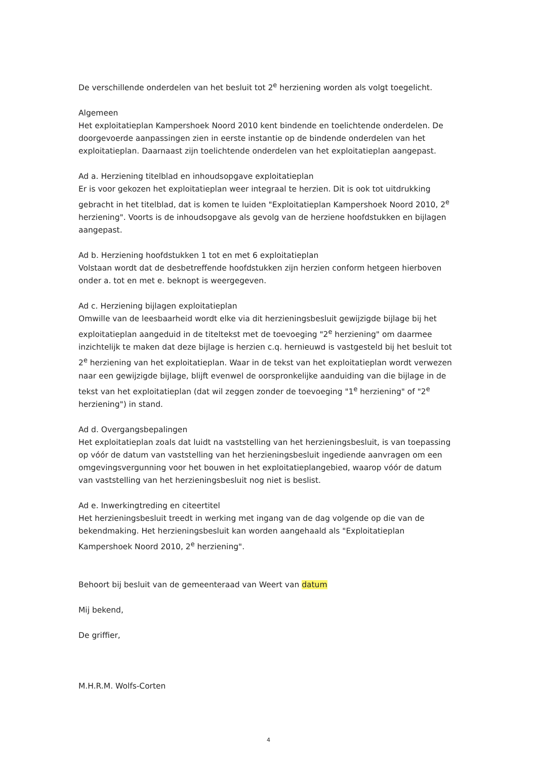De verschillende onderdelen van het besluit tot 2<sup>e</sup> herziening worden als volgt toegelicht.
Algemeen
Het exploitatieplan Kampershoek Noord 2010 kent bindende en toelichtende onderdelen. De doorgevoerde aanpassingen zien in eerste instantie op de bindende onderdelen van het exploitatieplan. Daarnaast zijn toelichtende onderdelen van het exploitatieplan aangepast.
Ad a. Herziening titelblad en inhoudsopgave exploitatieplan
Er is voor gekozen het exploitatieplan weer integraal te herzien. Dit is ook tot uitdrukking gebracht in het titelblad, dat is komen te luiden "Exploitatieplan Kampershoek Noord 2010, 2<sup>e</sup> herziening". Voorts is de inhoudsopgave als gevolg van de herziene hoofdstukken en bijlagen aangepast.
Ad b. Herziening hoofdstukken 1 tot en met 6 exploitatieplan
Volstaan wordt dat de desbetreffende hoofdstukken zijn herzien conform hetgeen hierboven onder a. tot en met e. beknopt is weergegeven.
Ad c. Herziening bijlagen exploitatieplan
Omwille van de leesbaarheid wordt elke via dit herzieningsbesluit gewijzigde bijlage bij het exploitatieplan aangeduid in de titeltekst met de toevoeging "2<sup>e</sup> herziening" om daarmee inzichtelijk te maken dat deze bijlage is herzien c.q. hernieuwd is vastgesteld bij het besluit tot 2<sup>e</sup> herziening van het exploitatieplan. Waar in de tekst van het exploitatieplan wordt verwezen naar een gewijzigde bijlage, blijft evenwel de oorspronkelijke aanduiding van die bijlage in de tekst van het exploitatieplan (dat wil zeggen zonder de toevoeging "1<sup>e</sup> herziening" of "2<sup>e</sup> herziening") in stand.
Ad d. Overgangsbepalingen
Het exploitatieplan zoals dat luidt na vaststelling van het herzieningsbesluit, is van toepassing op vóór de datum van vaststelling van het herzieningsbesluit ingediende aanvragen om een omgevingsvergunning voor het bouwen in het exploitatieplangebied, waarop vóór de datum van vaststelling van het herzieningsbesluit nog niet is beslist.
Ad e. Inwerkingtreding en citeertitel
Het herzieningsbesluit treedt in werking met ingang van de dag volgende op die van de bekendmaking. Het herzieningsbesluit kan worden aangehaald als "Exploitatieplan Kampershoek Noord 2010, 2<sup>e</sup> herziening".
Behoort bij besluit van de gemeenteraad van Weert van datum
Mij bekend,
De griffier,
M.H.R.M. Wolfs-Corten
4